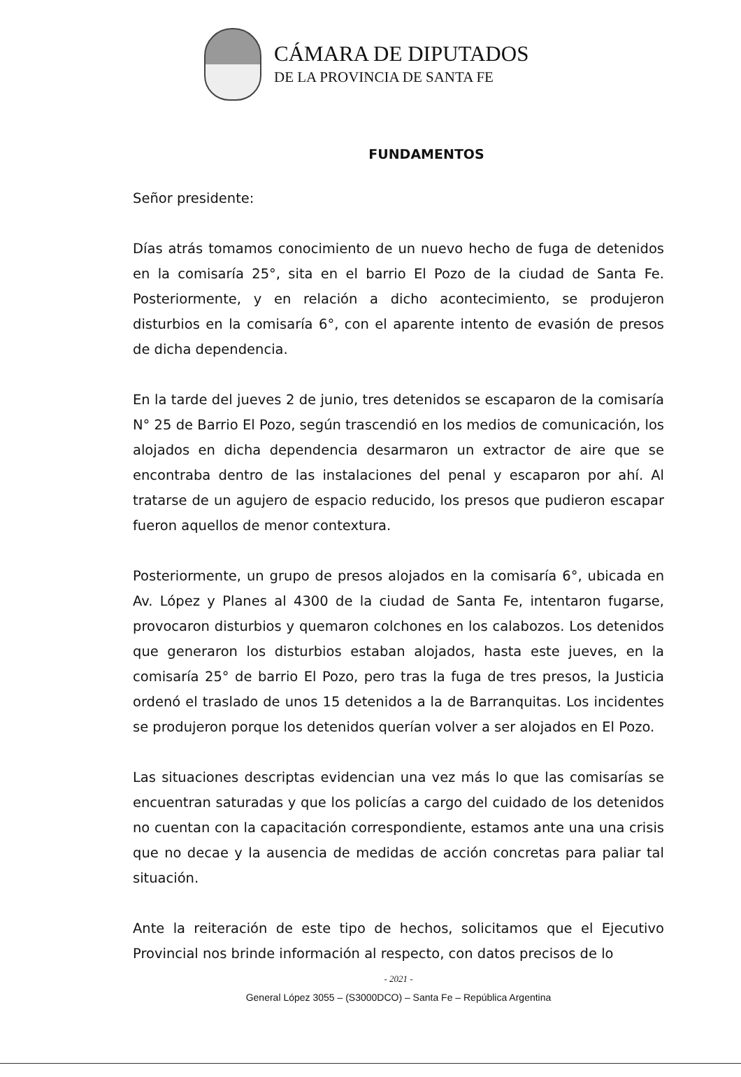CÁMARA DE DIPUTADOS
DE LA PROVINCIA DE SANTA FE
FUNDAMENTOS
Señor presidente:
Días atrás tomamos conocimiento de un nuevo hecho de fuga de detenidos en la comisaría 25°, sita en el barrio El Pozo de la ciudad de Santa Fe. Posteriormente, y en relación a dicho acontecimiento, se produjeron disturbios en la comisaría 6°, con el aparente intento de evasión de presos de dicha dependencia.
En la tarde del jueves 2 de junio, tres detenidos se escaparon de la comisaría N° 25 de Barrio El Pozo, según trascendió en los medios de comunicación, los alojados en dicha dependencia desarmaron un extractor de aire que se encontraba dentro de las instalaciones del penal y escaparon por ahí. Al tratarse de un agujero de espacio reducido, los presos que pudieron escapar fueron aquellos de menor contextura.
Posteriormente, un grupo de presos alojados en la comisaría 6°, ubicada en Av. López y Planes al 4300 de la ciudad de Santa Fe, intentaron fugarse, provocaron disturbios y quemaron colchones en los calabozos. Los detenidos que generaron los disturbios estaban alojados, hasta este jueves, en la comisaría 25° de barrio El Pozo, pero tras la fuga de tres presos, la Justicia ordenó el traslado de unos 15 detenidos a la de Barranquitas. Los incidentes se produjeron porque los detenidos querían volver a ser alojados en El Pozo.
Las situaciones descriptas evidencian una vez más lo que las comisarías se encuentran saturadas y que los policías a cargo del cuidado de los detenidos no cuentan con la capacitación correspondiente, estamos ante una una crisis que no decae y la ausencia de medidas de acción concretas para paliar tal situación.
Ante la reiteración de este tipo de hechos, solicitamos que el Ejecutivo Provincial nos brinde información al respecto, con datos precisos de lo
- 2021 -
General López 3055 – (S3000DCO) – Santa Fe – República Argentina